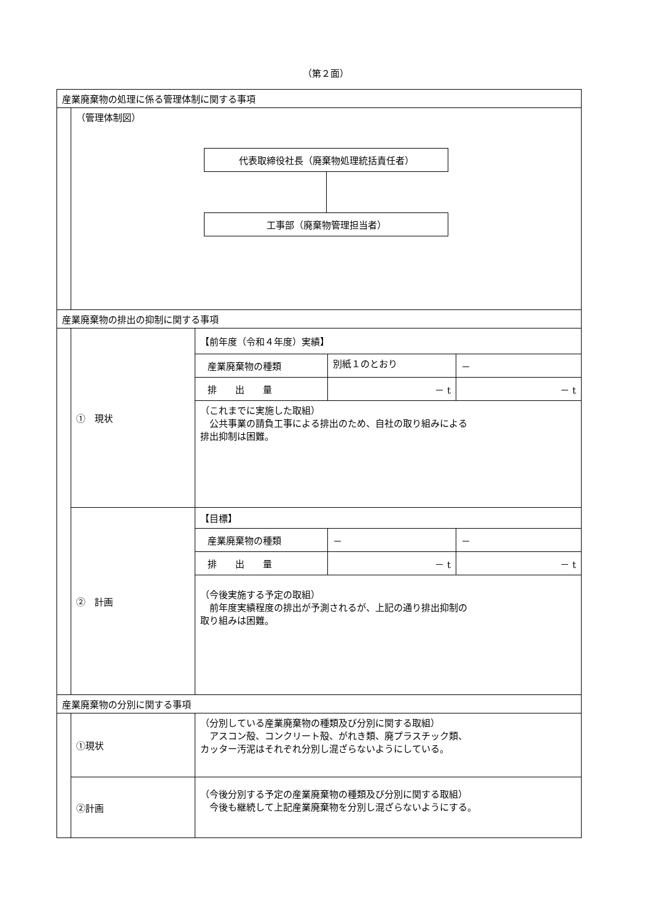（第２面）
| 産業廃棄物の処理に係る管理体制に関する事項 | | |
| | （管理体制図） 代表取締役社長（廃棄物処理統括責任者） 工事部（廃棄物管理担当者） | |
| 産業廃棄物の排出の抑制に関する事項 | | |
| | ① 現状 | 【前年度（令和４年度）実績】 |
| | | / 産業廃棄物の種類 / 別紙１のとおり / － / |
| | | / 排 出 量 / － t / － t / |
| | | （これまでに実施した取組） 公共事業の請負工事による排出のため、自社の取り組みによる 排出抑制は困難。 |
| | ② 計画 | 【目標】 |
| | | / 産業廃棄物の種類 / － / － / |
| | | / 排 出 量 / － t / － t / |
| | | （今後実施する予定の取組） 前年度実績程度の排出が予測されるが、上記の通り排出抑制の 取り組みは困難。 |
| 産業廃棄物の分別に関する事項 | | |
| | ①現状 | （分別している産業廃棄物の種類及び分別に関する取組） アスコン殻、コンクリート殻、がれき類、廃プラスチック類、 カッター汚泥はそれぞれ分別し混ざらないようにしている。 |
| | ②計画 | （今後分別する予定の産業廃棄物の種類及び分別に関する取組） 今後も継続して上記産業廃棄物を分別し混ざらないようにする。 |